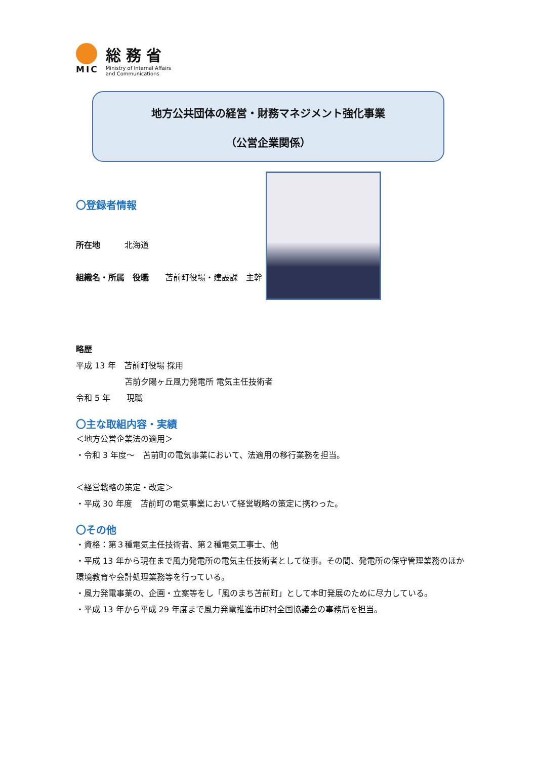MIC
総務省
Ministry of Internal Affairs
and Communications
地方公共団体の経営・財務マネジメント強化事業
（公営企業関係）
〇登録者情報
所在地　　　北海道
組織名・所属　役職　　苫前町役場・建設課　主幹
略歴
平成 13 年　苫前町役場 採用
　　　　　　苫前夕陽ヶ丘風力発電所 電気主任技術者
令和 5 年　　現職
〇主な取組内容・実績
＜地方公営企業法の適用＞
・令和 3 年度～　苫前町の電気事業において、法適用の移行業務を担当。
＜経営戦略の策定・改定＞
・平成 30 年度　苫前町の電気事業において経営戦略の策定に携わった。
〇その他
・資格：第３種電気主任技術者、第２種電気工事士、他
・平成 13 年から現在まで風力発電所の電気主任技術者として従事。その間、発電所の保守管理業務のほか環境教育や会計処理業務等を行っている。
・風力発電事業の、企画・立案等をし「風のまち苫前町」として本町発展のために尽力している。
・平成 13 年から平成 29 年度まで風力発電推進市町村全国協議会の事務局を担当。